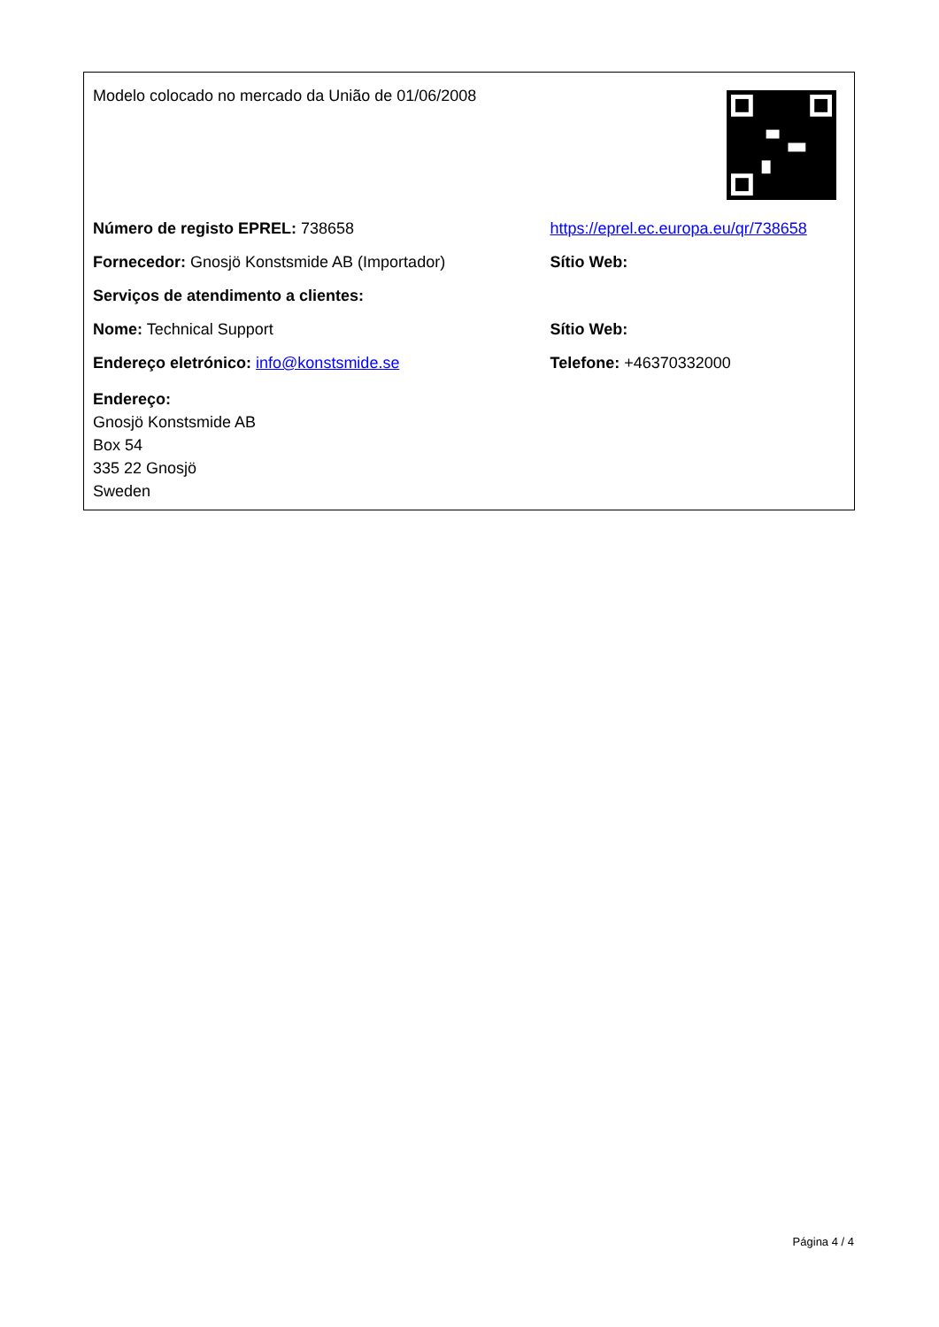| Modelo colocado no mercado da União de 01/06/2008 | |
| Número de registo EPREL: 738658 | https://eprel.ec.europa.eu/qr/738658 |
| Fornecedor: Gnosjö Konstsmide AB (Importador) | Sítio Web: |
| Serviços de atendimento a clientes: | |
| Nome: Technical Support | Sítio Web: |
| Endereço eletrónico: info@konstsmide.se | Telefone: +46370332000 |
| Endereço: Gnosjö Konstsmide AB Box 54 335 22 Gnosjö Sweden | |
Página 4 / 4